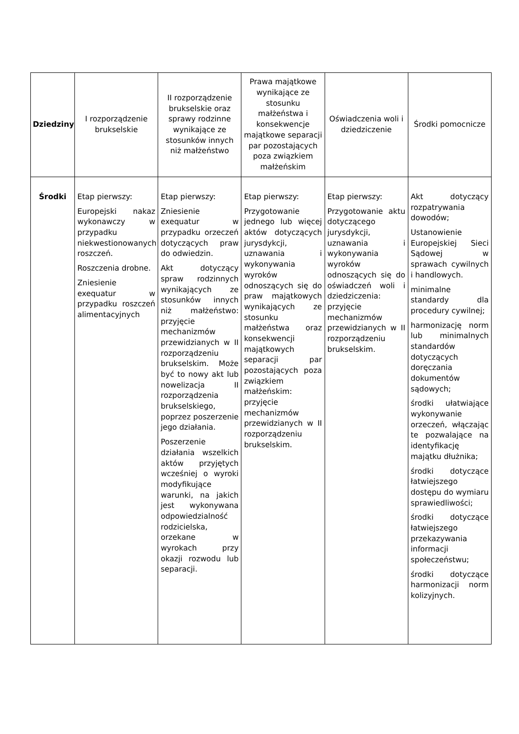| Dziedziny | I rozporządzenie brukselskie | II rozporządzenie brukselskie oraz sprawy rodzinne wynikające ze stosunków innych niż małżeństwo | Prawa majątkowe wynikające ze stosunku małżeństwa i konsekwencje majątkowe separacji par pozostających poza związkiem małżeńskim | Oświadczenia woli i dziedziczenie | Środki pomocnicze |
| --- | --- | --- | --- | --- | --- |
| Środki | Etap pierwszy: Europejski nakaz wykonawczy w przypadku niekwestionowanych roszczeń. Roszczenia drobne. Zniesienie exequatur w przypadku roszczeń alimentacyjnych | Etap pierwszy: Zniesienie exequatur w przypadku orzeczeń dotyczących praw do odwiedzin. Akt dotyczący spraw rodzinnych wynikających ze stosunków innych niż małżeństwo: przyjęcie mechanizmów przewidzianych w II rozporządzeniu brukselskim. Może być to nowy akt lub nowelizacja II rozporządzenia brukselskiego, poprzez poszerzenie jego działania. Poszerzenie działania wszelkich aktów przyjętych wcześniej o wyroki modyfikujące warunki, na jakich jest wykonywana odpowiedzialność rodzicielska, orzekane w wyrokach przy okazji rozwodu lub separacji. | Etap pierwszy: Przygotowanie jednego lub więcej aktów dotyczących jurysdykcji, uznawania i wykonywania wyroków odnoszących się do praw majątkowych wynikających ze stosunku małżeństwa oraz konsekwencji majątkowych separacji par pozostających poza związkiem małżeńskim: przyjęcie mechanizmów przewidzianych w II rozporządzeniu brukselskim. | Etap pierwszy: Przygotowanie aktu dotyczącego jurysdykcji, uznawania i wykonywania wyroków odnoszących się do oświadczeń woli i dziedziczenia: przyjęcie mechanizmów przewidzianych w II rozporządzeniu brukselskim. | Akt dotyczący rozpatrywania dowodów; Ustanowienie Europejskiej Sieci Sądowej w sprawach cywilnych i handlowych. minimalne standardy dla procedury cywilnej; harmonizację norm lub minimalnych standardów dotyczących doręczania dokumentów sądowych; środki ułatwiające wykonywanie orzeczeń, włączając te pozwalające na identyfikację majątku dłużnika; środki dotyczące łatwiejszego dostępu do wymiaru sprawiedliwości; środki dotyczące łatwiejszego przekazywania informacji społeczeństwu; środki dotyczące harmonizacji norm kolizyjnych. |